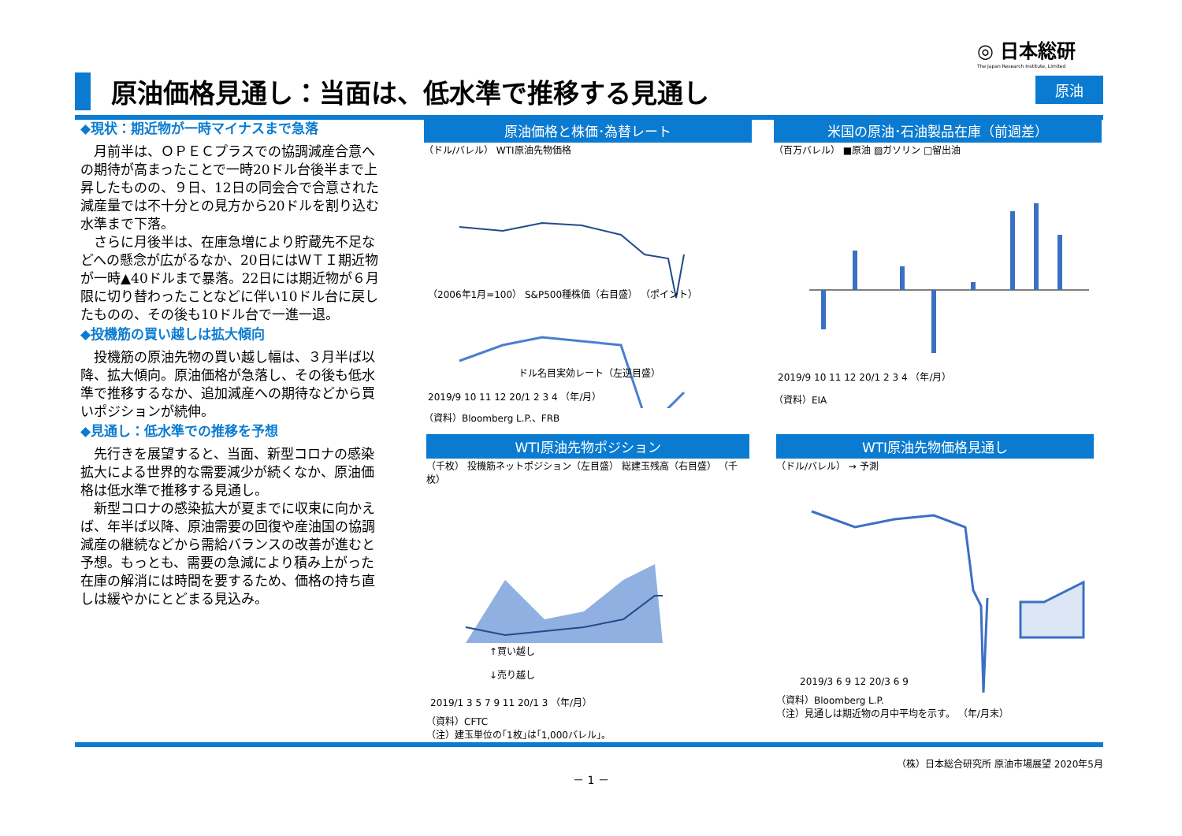◎ 日本総研
The Japan Research Institute, Limited
原油価格見通し：当面は、低水準で推移する見通し
原油
◆現状：期近物が一時マイナスまで急落
月前半は、ＯＰＥＣプラスでの協調減産合意への期待が高まったことで一時20ドル台後半まで上昇したものの、９日、12日の同会合で合意された減産量では不十分との見方から20ドルを割り込む水準まで下落。
さらに月後半は、在庫急増により貯蔵先不足などへの懸念が広がるなか、20日にはＷＴＩ期近物が一時▲40ドルまで暴落。22日には期近物が６月限に切り替わったことなどに伴い10ドル台に戻したものの、その後も10ドル台で一進一退。
◆投機筋の買い越しは拡大傾向
投機筋の原油先物の買い越し幅は、３月半ば以降、拡大傾向。原油価格が急落し、その後も低水準で推移するなか、追加減産への期待などから買いポジションが続伸。
◆見通し：低水準での推移を予想
先行きを展望すると、当面、新型コロナの感染拡大による世界的な需要減少が続くなか、原油価格は低水準で推移する見通し。
新型コロナの感染拡大が夏までに収束に向かえば、年半ば以降、原油需要の回復や産油国の協調減産の継続などから需給バランスの改善が進むと予想。もっとも、需要の急減により積み上がった在庫の解消には時間を要するため、価格の持ち直しは緩やかにとどまる見込み。
原油価格と株価･為替レート
（ドル/バレル） WTI原油先物価格
（2006年1月=100） S&P500種株価（右目盛） （ポイント）
ドル名目実効レート（左逆目盛）
2019/9 10 11 12 20/1 2 3 4 （年/月）
（資料）Bloomberg L.P.、FRB
米国の原油･石油製品在庫（前週差）
（百万バレル） ■原油 ▨ガソリン □留出油
2019/9 10 11 12 20/1 2 3 4 （年/月）
（資料）EIA
WTI原油先物ポジション
（千枚） 投機筋ネットポジション（左目盛） 総建玉残高（右目盛） （千枚）
↑買い越し
↓売り越し
2019/1 3 5 7 9 11 20/1 3 （年/月）
（資料）CFTC
（注）建玉単位の｢1枚｣は｢1,000バレル｣。
WTI原油先物価格見通し
（ドル/バレル） → 予測
2019/3 6 9 12 20/3 6 9
（資料）Bloomberg L.P.
（注）見通しは期近物の月中平均を示す。 （年/月末）
（株）日本総合研究所 原油市場展望 2020年5月
－ 1 －